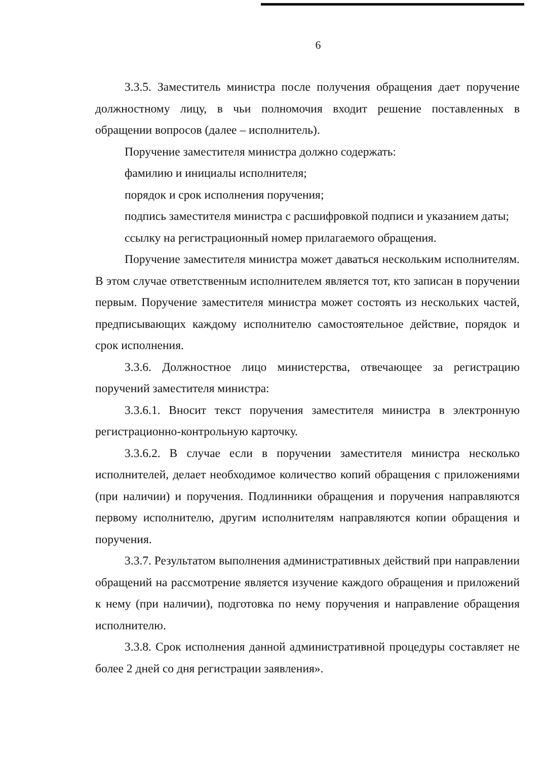6
3.3.5. Заместитель министра после получения обращения дает поручение должностному лицу, в чьи полномочия входит решение поставленных в обращении вопросов (далее – исполнитель).
Поручение заместителя министра должно содержать:
фамилию и инициалы исполнителя;
порядок и срок исполнения поручения;
подпись заместителя министра с расшифровкой подписи и указанием даты;
ссылку на регистрационный номер прилагаемого обращения.
Поручение заместителя министра может даваться нескольким исполнителям. В этом случае ответственным исполнителем является тот, кто записан в поручении первым. Поручение заместителя министра может состоять из нескольких частей, предписывающих каждому исполнителю самостоятельное действие, порядок и срок исполнения.
3.3.6. Должностное лицо министерства, отвечающее за регистрацию поручений заместителя министра:
3.3.6.1. Вносит текст поручения заместителя министра в электронную регистрационно-контрольную карточку.
3.3.6.2. В случае если в поручении заместителя министра несколько исполнителей, делает необходимое количество копий обращения с приложениями (при наличии) и поручения. Подлинники обращения и поручения направляются первому исполнителю, другим исполнителям направляются копии обращения и поручения.
3.3.7. Результатом выполнения административных действий при направлении обращений на рассмотрение является изучение каждого обращения и приложений к нему (при наличии), подготовка по нему поручения и направление обращения исполнителю.
3.3.8. Срок исполнения данной административной процедуры составляет не более 2 дней со дня регистрации заявления».